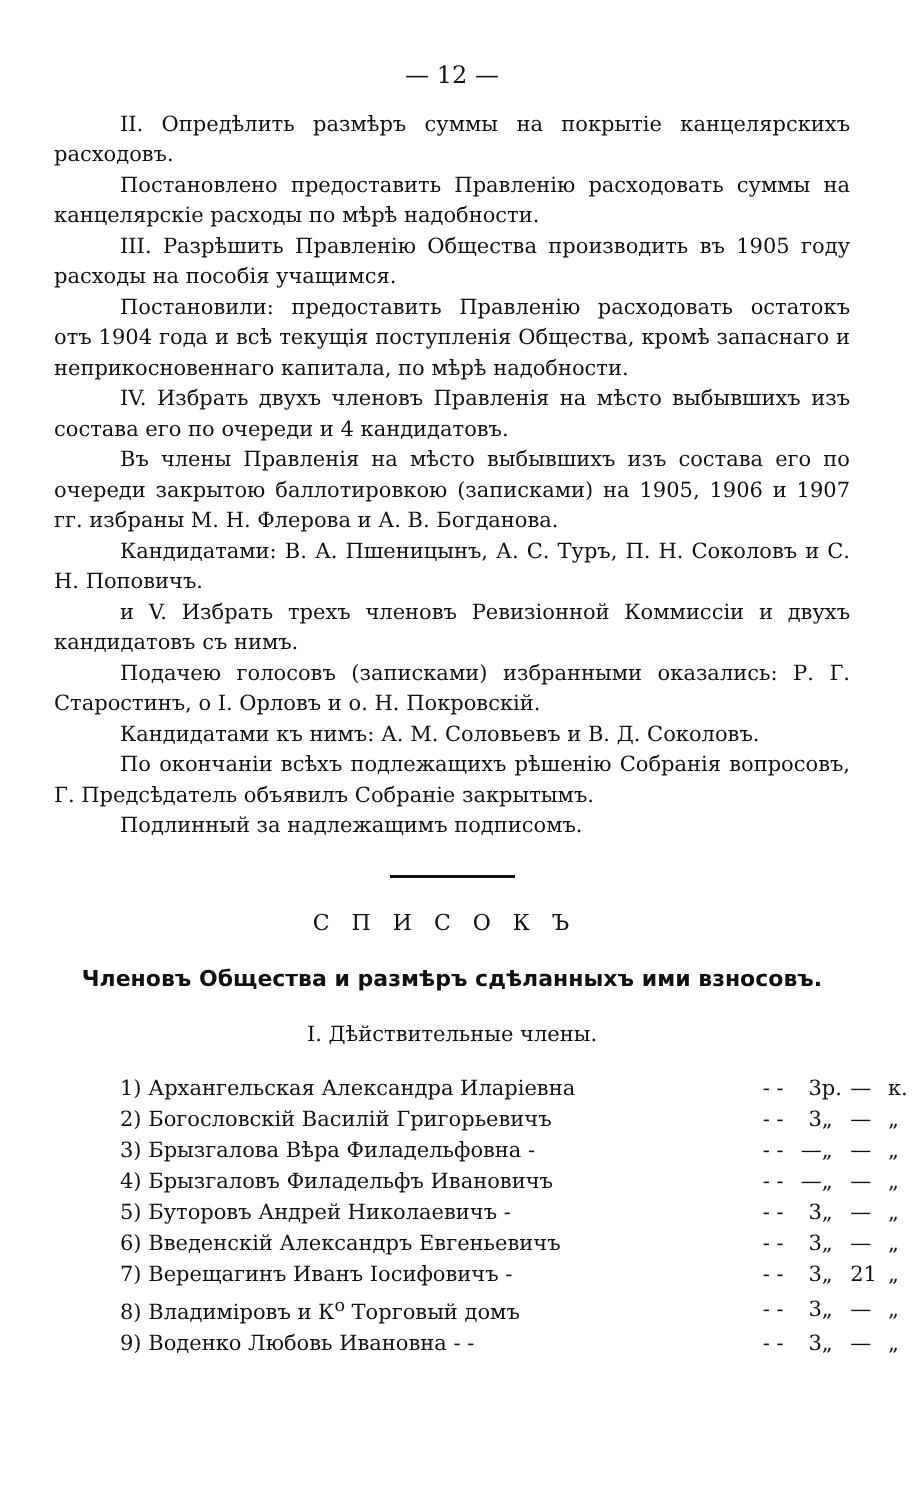— 12 —
II. Опредѣлить размѣръ суммы на покрытіе канцелярскихъ расходовъ.
Постановлено предоставить Правленію расходовать суммы на канцелярскіе расходы по мѣрѣ надобности.
III. Разрѣшить Правленію Общества производить въ 1905 году расходы на пособія учащимся.
Постановили: предоставить Правленію расходовать остатокъ отъ 1904 года и всѣ текущія поступленія Общества, кромѣ запаснаго и неприкосновеннаго капитала, по мѣрѣ надобности.
IV. Избрать двухъ членовъ Правленія на мѣсто выбывшихъ изъ состава его по очереди и 4 кандидатовъ.
Въ члены Правленія на мѣсто выбывшихъ изъ состава его по очереди закрытою баллотировкою (записками) на 1905, 1906 и 1907 гг. избраны М. Н. Флерова и А. В. Богданова.
Кандидатами: В. А. Пшеницынъ, А. С. Туръ, П. Н. Соколовъ и С. Н. Поповичъ.
и V. Избрать трехъ членовъ Ревизіонной Коммиссіи и двухъ кандидатовъ съ нимъ.
Подачею голосовъ (записками) избранными оказались: Р. Г. Старостинъ, о І. Орловъ и о. Н. Покровскій.
Кандидатами къ нимъ: А. М. Соловьевъ и В. Д. Соколовъ.
По окончаніи всѣхъ подлежащихъ рѣшенію Собранія вопросовъ, Г. Предсѣдатель объявилъ Собраніе закрытымъ.
Подлинный за надлежащимъ подписомъ.
СПИСОКЪ
Членовъ Общества и размѣръ сдѣланныхъ ими взносовъ.
I. Дѣйствительные члены.
| 1) Архангельская Александра Иларіевна | - - | 3 | р. | — | к. |
| 2) Богословскій Василій Григорьевичъ | - - | 3 | „ | — | „ |
| 3) Брызгалова Вѣра Филадельфовна - | - - | — | „ | — | „ |
| 4) Брызгаловъ Филадельфъ Ивановичъ | - - | — | „ | — | „ |
| 5) Буторовъ Андрей Николаевичъ - | - - | 3 | „ | — | „ |
| 6) Введенскій Александръ Евгеньевичъ | - - | 3 | „ | — | „ |
| 7) Верещагинъ Иванъ Іосифовичъ - | - - | 3 | „ | 21 | „ |
| 8) Владиміровъ и К<sup>о</sup> Торговый домъ | - - | 3 | „ | — | „ |
| 9) Воденко Любовь Ивановна - - | - - | 3 | „ | — | „ |